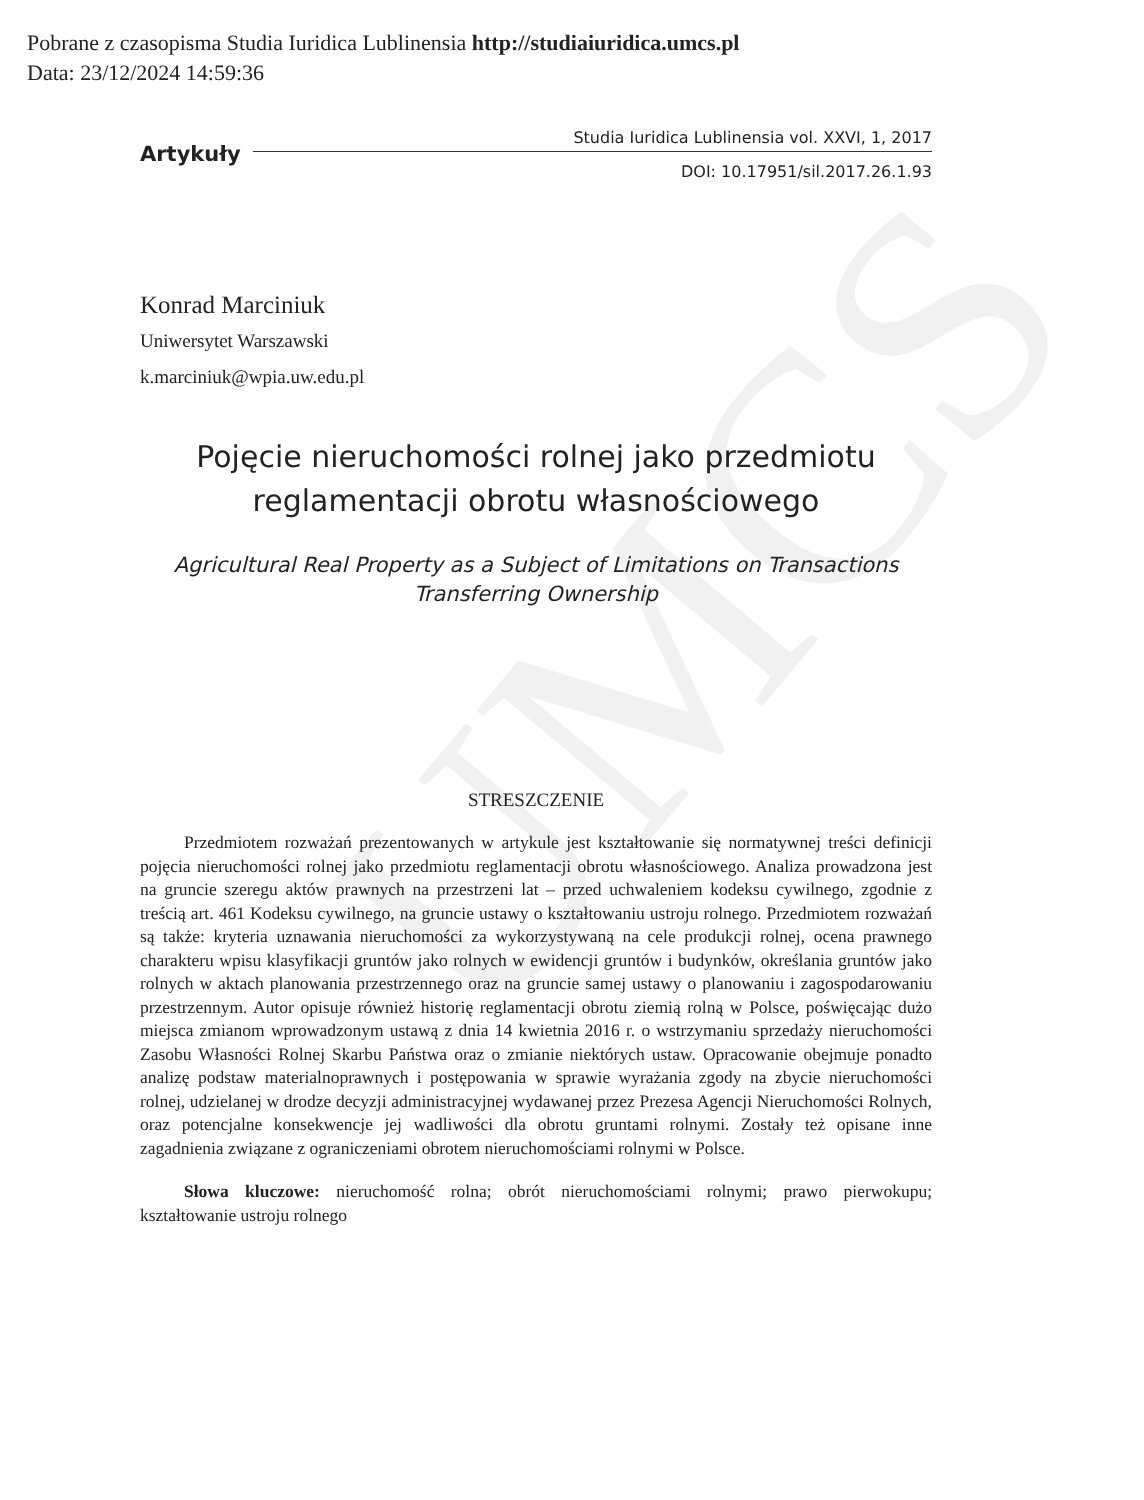Pobrane z czasopisma Studia Iuridica Lublinensia http://studiaiuridica.umcs.pl
Data: 23/12/2024 14:59:36
UMCS
Artykuły Studia Iuridica Lublinensia vol. XXVI, 1, 2017
DOI: 10.17951/sil.2017.26.1.93
Konrad Marciniuk
Uniwersytet Warszawski
k.marciniuk@wpia.uw.edu.pl
Pojęcie nieruchomości rolnej jako przedmiotu
reglamentacji obrotu własnościowego
Agricultural Real Property as a Subject of Limitations on Transactions
Transferring Ownership
STRESZCZENIE
Przedmiotem rozważań prezentowanych w artykule jest kształtowanie się normatywnej treści definicji pojęcia nieruchomości rolnej jako przedmiotu reglamentacji obrotu własnościowego. Analiza prowadzona jest na gruncie szeregu aktów prawnych na przestrzeni lat – przed uchwaleniem kodeksu cywilnego, zgodnie z treścią art. 461 Kodeksu cywilnego, na gruncie ustawy o kształtowaniu ustroju rolnego. Przedmiotem rozważań są także: kryteria uznawania nieruchomości za wykorzystywaną na cele produkcji rolnej, ocena prawnego charakteru wpisu klasyfikacji gruntów jako rolnych w ewidencji gruntów i budynków, określania gruntów jako rolnych w aktach planowania przestrzennego oraz na gruncie samej ustawy o planowaniu i zagospodarowaniu przestrzennym. Autor opisuje również historię reglamentacji obrotu ziemią rolną w Polsce, poświęcając dużo miejsca zmianom wprowadzonym ustawą z dnia 14 kwietnia 2016 r. o wstrzymaniu sprzedaży nieruchomości Zasobu Własności Rolnej Skarbu Państwa oraz o zmianie niektórych ustaw. Opracowanie obejmuje ponadto analizę podstaw materialnoprawnych i postępowania w sprawie wyrażania zgody na zbycie nieruchomości rolnej, udzielanej w drodze decyzji administracyjnej wydawanej przez Prezesa Agencji Nieruchomości Rolnych, oraz potencjalne konsekwencje jej wadliwości dla obrotu gruntami rolnymi. Zostały też opisane inne zagadnienia związane z ograniczeniami obrotem nieruchomościami rolnymi w Polsce.
Słowa kluczowe: nieruchomość rolna; obrót nieruchomościami rolnymi; prawo pierwokupu; kształtowanie ustroju rolnego